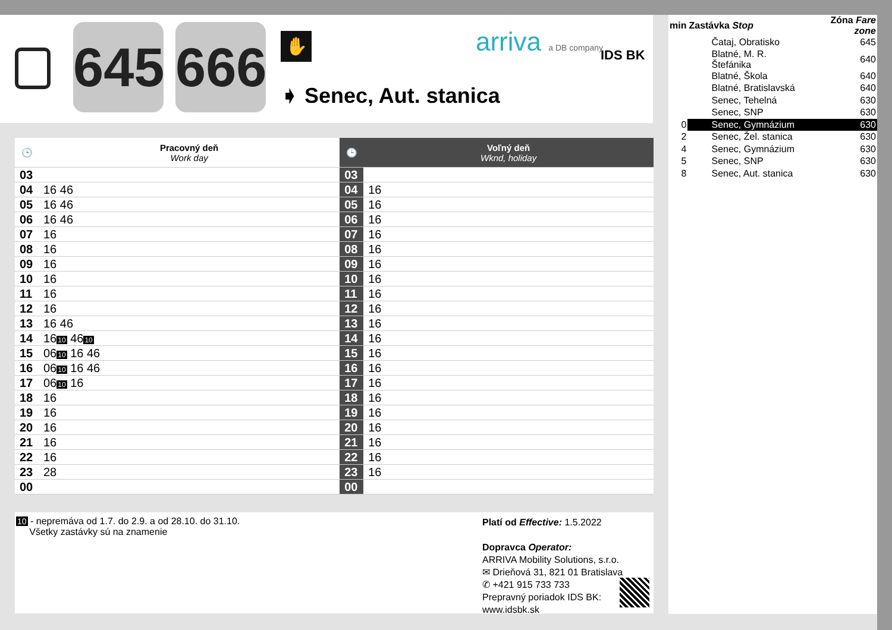645
666
✋
➧ Senec, Aut. stanica
arriva a DB company IDS BK
| 🕒 | Pracovný deň Work day | 🕒 | Voľný deň Wknd, holiday |
| --- | --- | --- | --- |
| 03 | | 03 | |
| 04 | 16 46 | 04 | 16 |
| 05 | 16 46 | 05 | 16 |
| 06 | 16 46 | 06 | 16 |
| 07 | 16 | 07 | 16 |
| 08 | 16 | 08 | 16 |
| 09 | 16 | 09 | 16 |
| 10 | 16 | 10 | 16 |
| 11 | 16 | 11 | 16 |
| 12 | 16 | 12 | 16 |
| 13 | 16 46 | 13 | 16 |
| 14 | 16 10 46 10 | 14 | 16 |
| 15 | 06 10 16 46 | 15 | 16 |
| 16 | 06 10 16 46 | 16 | 16 |
| 17 | 06 10 16 | 17 | 16 |
| 18 | 16 | 18 | 16 |
| 19 | 16 | 19 | 16 |
| 20 | 16 | 20 | 16 |
| 21 | 16 | 21 | 16 |
| 22 | 16 | 22 | 16 |
| 23 | 28 | 23 | 16 |
| 00 | | 00 | |
| min | Zastávka Stop | Zóna Fare zone |
| | Čataj, Obratisko | 645 |
| | Blatné, M. R. Štefánika | 640 |
| | Blatné, Škola | 640 |
| | Blatné, Bratislavská | 640 |
| | Senec, Tehelná | 630 |
| | Senec, SNP | 630 |
| 0 | Senec, Gymnázium | 630 |
| 2 | Senec, Žel. stanica | 630 |
| 4 | Senec, Gymnázium | 630 |
| 5 | Senec, SNP | 630 |
| 8 | Senec, Aut. stanica | 630 |
10 - nepremáva od 1.7. do 2.9. a od 28.10. do 31.10.
Všetky zastávky sú na znamenie
Platí od Effective: 1.5.2022
Dopravca Operator:
ARRIVA Mobility Solutions, s.r.o.
✉ Drieňová 31, 821 01 Bratislava
✆ +421 915 733 733
Prepravný poriadok IDS BK:
www.idsbk.sk